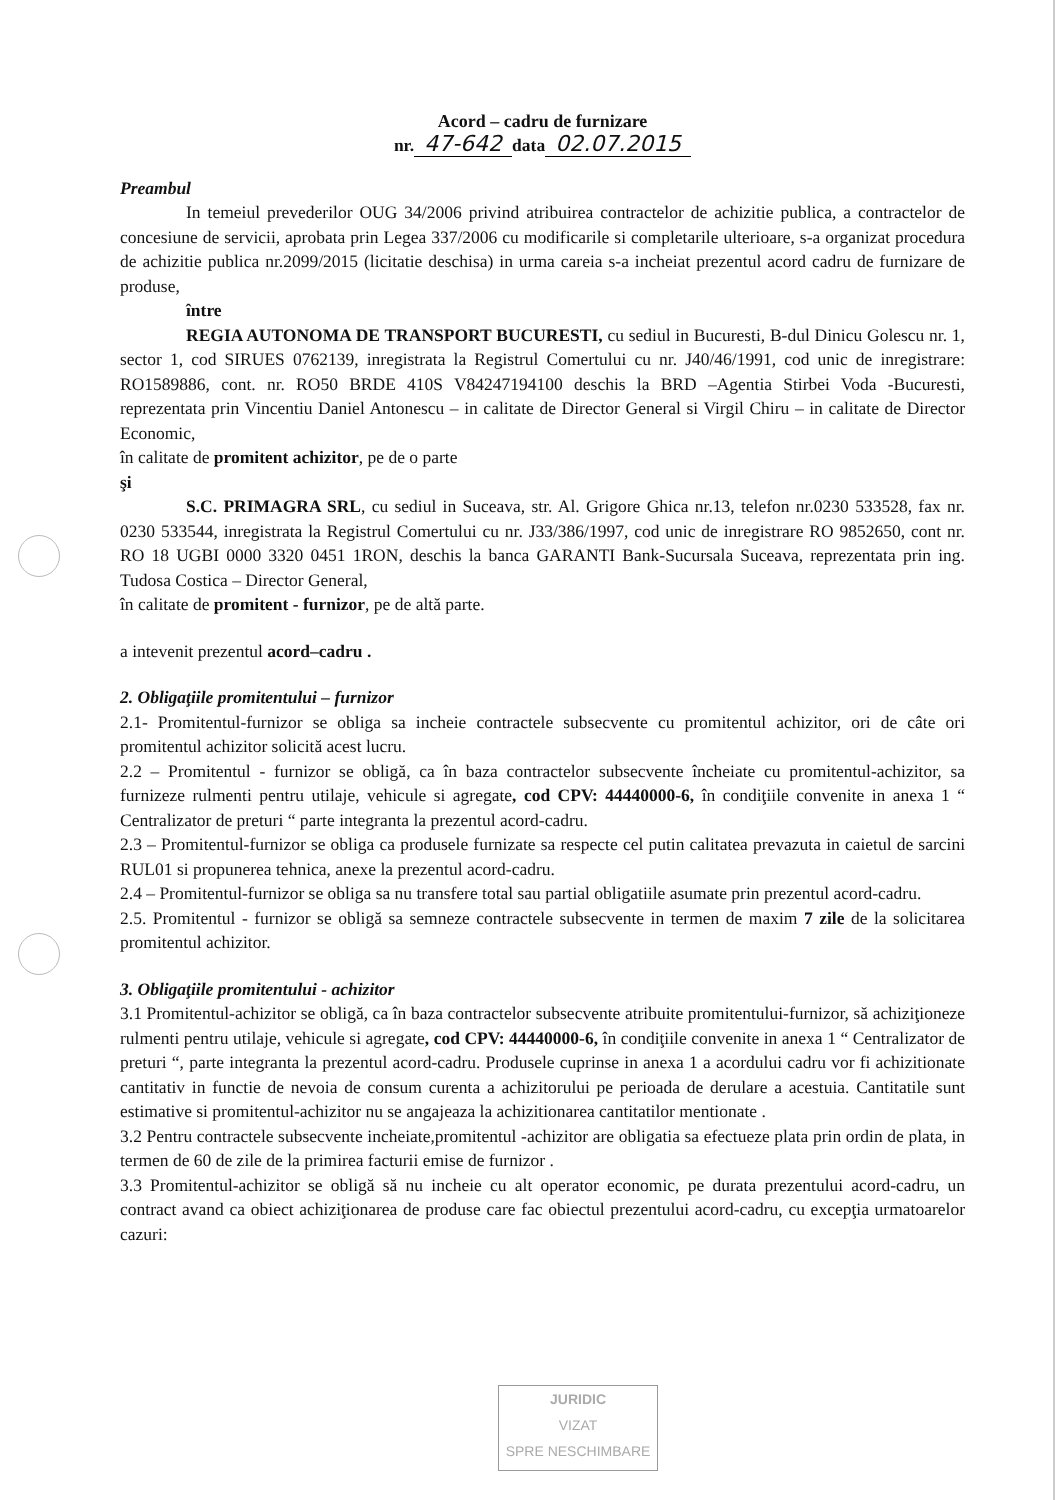Acord – cadru de furnizare
nr. 47-642 data 02.07.2015
Preambul
In temeiul prevederilor OUG 34/2006 privind atribuirea contractelor de achizitie publica, a contractelor de concesiune de servicii, aprobata prin Legea 337/2006 cu modificarile si completarile ulterioare, s-a organizat procedura de achizitie publica nr.2099/2015 (licitatie deschisa) in urma careia s-a incheiat prezentul acord cadru de furnizare de produse,
între
REGIA AUTONOMA DE TRANSPORT BUCURESTI, cu sediul in Bucuresti, B-dul Dinicu Golescu nr. 1, sector 1, cod SIRUES 0762139, inregistrata la Registrul Comertului cu nr. J40/46/1991, cod unic de inregistrare: RO1589886, cont. nr. RO50 BRDE 410S V84247194100 deschis la BRD –Agentia Stirbei Voda -Bucuresti, reprezentata prin Vincentiu Daniel Antonescu – in calitate de Director General si Virgil Chiru – in calitate de Director Economic,
în calitate de promitent achizitor, pe de o parte
şi
S.C. PRIMAGRA SRL, cu sediul in Suceava, str. Al. Grigore Ghica nr.13, telefon nr.0230 533528, fax nr. 0230 533544, inregistrata la Registrul Comertului cu nr. J33/386/1997, cod unic de inregistrare RO 9852650, cont nr. RO 18 UGBI 0000 3320 0451 1RON, deschis la banca GARANTI Bank-Sucursala Suceava, reprezentata prin ing. Tudosa Costica – Director General,
în calitate de promitent - furnizor, pe de altă parte.
a intevenit prezentul acord–cadru .
2. Obligaţiile promitentului – furnizor
2.1- Promitentul-furnizor se obliga sa incheie contractele subsecvente cu promitentul achizitor, ori de câte ori promitentul achizitor solicită acest lucru.
2.2 – Promitentul - furnizor se obligă, ca în baza contractelor subsecvente încheiate cu promitentul-achizitor, sa furnizeze rulmenti pentru utilaje, vehicule si agregate, cod CPV: 44440000-6, în condiţiile convenite in anexa 1 “ Centralizator de preturi “ parte integranta la prezentul acord-cadru.
2.3 – Promitentul-furnizor se obliga ca produsele furnizate sa respecte cel putin calitatea prevazuta in caietul de sarcini RUL01 si propunerea tehnica, anexe la prezentul acord-cadru.
2.4 – Promitentul-furnizor se obliga sa nu transfere total sau partial obligatiile asumate prin prezentul acord-cadru.
2.5. Promitentul - furnizor se obligă sa semneze contractele subsecvente in termen de maxim 7 zile de la solicitarea promitentul achizitor.
3. Obligaţiile promitentului - achizitor
3.1 Promitentul-achizitor se obligă, ca în baza contractelor subsecvente atribuite promitentului-furnizor, să achiziţioneze rulmenti pentru utilaje, vehicule si agregate, cod CPV: 44440000-6, în condiţiile convenite in anexa 1 “ Centralizator de preturi “, parte integranta la prezentul acord-cadru. Produsele cuprinse in anexa 1 a acordului cadru vor fi achizitionate cantitativ in functie de nevoia de consum curenta a achizitorului pe perioada de derulare a acestuia. Cantitatile sunt estimative si promitentul-achizitor nu se angajeaza la achizitionarea cantitatilor mentionate .
3.2 Pentru contractele subsecvente incheiate,promitentul -achizitor are obligatia sa efectueze plata prin ordin de plata, in termen de 60 de zile de la primirea facturii emise de furnizor .
3.3 Promitentul-achizitor se obligă să nu incheie cu alt operator economic, pe durata prezentului acord-cadru, un contract avand ca obiect achiziţionarea de produse care fac obiectul prezentului acord-cadru, cu excepţia urmatoarelor cazuri:
JURIDIC
VIZAT
SPRE NESCHIMBARE